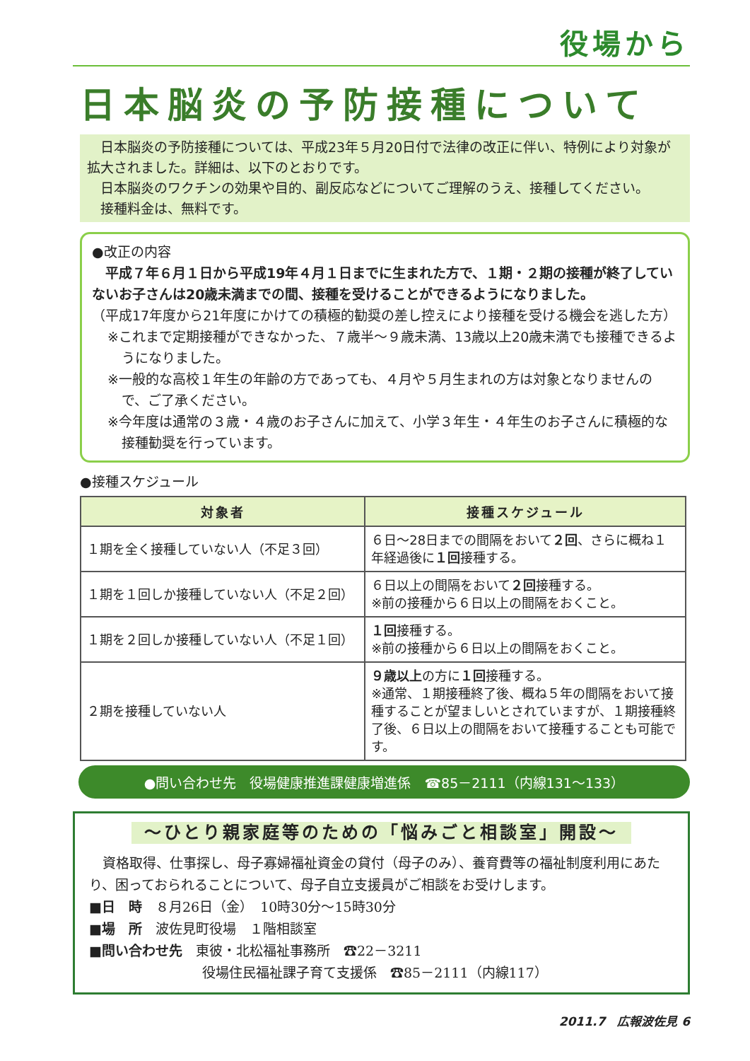役場から
日本脳炎の予防接種について
　日本脳炎の予防接種については、平成23年５月20日付で法律の改正に伴い、特例により対象が拡大されました。詳細は、以下のとおりです。
　日本脳炎のワクチンの効果や目的、副反応などについてご理解のうえ、接種してください。
　接種料金は、無料です。
●改正の内容
　平成７年６月１日から平成19年４月１日までに生まれた方で、１期・２期の接種が終了していないお子さんは20歳未満までの間、接種を受けることができるようになりました。
（平成17年度から21年度にかけての積極的勧奨の差し控えにより接種を受ける機会を逃した方）
※これまで定期接種ができなかった、７歳半～９歳未満、13歳以上20歳未満でも接種できるようになりました。
※一般的な高校１年生の年齢の方であっても、４月や５月生まれの方は対象となりませんので、ご了承ください。
※今年度は通常の３歳・４歳のお子さんに加えて、小学３年生・４年生のお子さんに積極的な接種勧奨を行っています。
●接種スケジュール
| 対象者 | 接種スケジュール |
| --- | --- |
| １期を全く接種していない人（不足３回） | ６日～28日までの間隔をおいて ２回 、さらに概ね１年経過後に １回 接種する。 |
| １期を１回しか接種していない人（不足２回） | ６日以上の間隔をおいて ２回 接種する。 ※前の接種から６日以上の間隔をおくこと。 |
| １期を２回しか接種していない人（不足１回） | １回 接種する。 ※前の接種から６日以上の間隔をおくこと。 |
| ２期を接種していない人 | ９歳以上 の方に １回 接種する。 ※通常、１期接種終了後、概ね５年の間隔をおいて接種することが望ましいとされていますが、１期接種終了後、６日以上の間隔をおいて接種することも可能です。 |
●問い合わせ先　役場健康推進課健康増進係　☎85－2111（内線131～133）
～ひとり親家庭等のための「悩みごと相談室」開設～
　資格取得、仕事探し、母子寡婦福祉資金の貸付（母子のみ）、養育費等の福祉制度利用にあたり、困っておられることについて、母子自立支援員がご相談をお受けします。
■日　時　８月26日（金）　10時30分～15時30分
■場　所　波佐見町役場　１階相談室
■問い合わせ先　東彼・北松福祉事務所　☎22－3211
役場住民福祉課子育て支援係　☎85－2111（内線117）
2011.7　広報波佐見 6